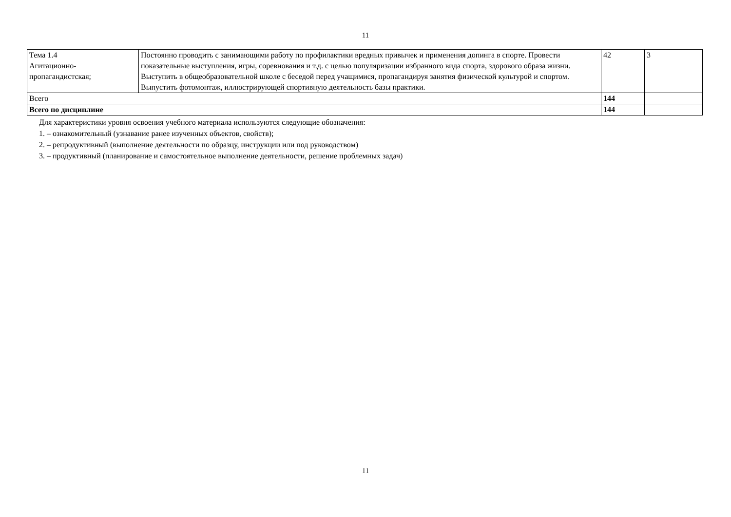11
| Тема 1.4 Агитационно- пропагандистская; | Постоянно проводить с занимающими работу по профилактики вредных привычек и применения допинга в спорте. Провести показательные выступления, игры, соревнования и т.д. с целью популяризации избранного вида спорта, здорового образа жизни. Выступить в общеобразовательной школе с беседой перед учащимися, пропагандируя занятия физической культурой и спортом. Выпустить фотомонтаж, иллюстрирующей спортивную деятельность базы практики. | 42 | 3 |
| Всего | | 144 | |
| Всего по дисциплине | | 144 | |
Для характеристики уровня освоения учебного материала используются следующие обозначения:
1. – ознакомительный (узнавание ранее изученных объектов, свойств);
2. – репродуктивный (выполнение деятельности по образцу, инструкции или под руководством)
3. – продуктивный (планирование и самостоятельное выполнение деятельности, решение проблемных задач)
11